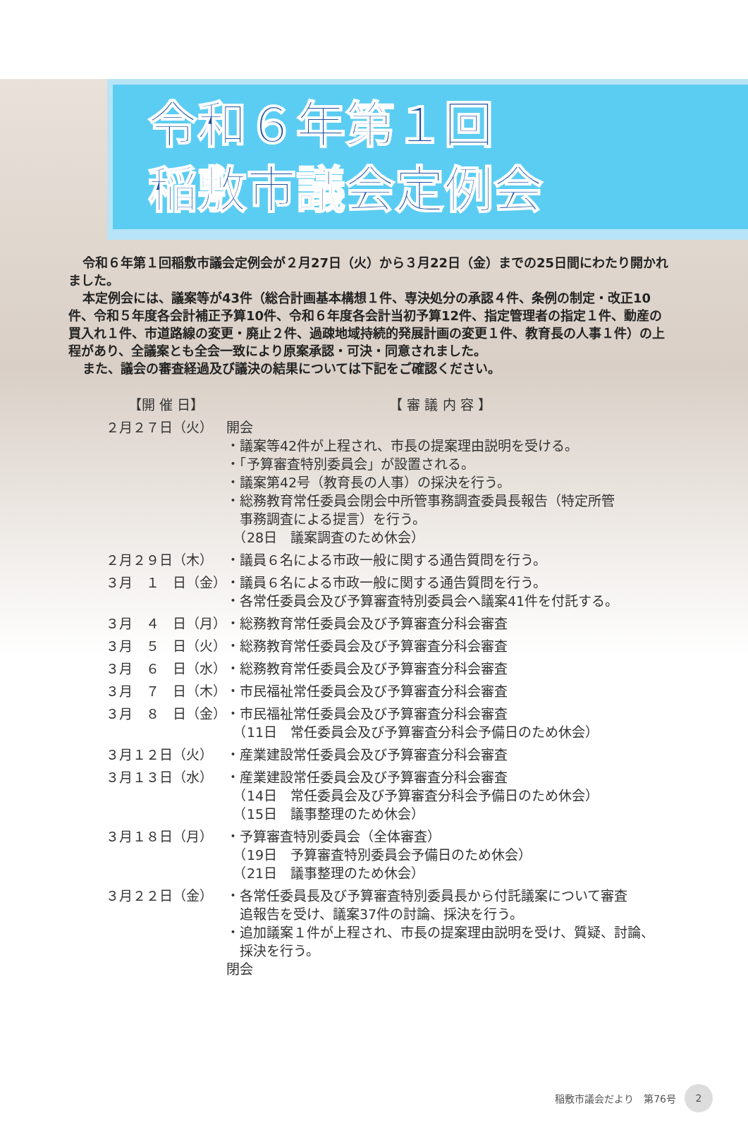令和６年第１回
稲敷市議会定例会
令和６年第１回稲敷市議会定例会が２月27日（火）から３月22日（金）までの25日間にわたり開かれました。
本定例会には、議案等が43件（総合計画基本構想１件、専決処分の承認４件、条例の制定・改正10件、令和５年度各会計補正予算10件、令和６年度各会計当初予算12件、指定管理者の指定１件、動産の買入れ１件、市道路線の変更・廃止２件、過疎地域持続的発展計画の変更１件、教育長の人事１件）の上程があり、全議案とも全会一致により原案承認・可決・同意されました。
また、議会の審査経過及び議決の結果については下記をご確認ください。
| 【開 催 日】 | 【 審 議 内 容 】 |
| --- | --- |
| ２月２７日（火） | 開会 ・議案等42件が上程され、市長の提案理由説明を受ける。 ・「予算審査特別委員会」が設置される。 ・議案第42号（教育長の人事）の採決を行う。 ・総務教育常任委員会閉会中所管事務調査委員長報告（特定所管 事務調査による提言）を行う。 （28日 議案調査のため休会） |
| ２月２９日（木） | ・議員６名による市政一般に関する通告質問を行う。 |
| ３月 １ 日（金） | ・議員６名による市政一般に関する通告質問を行う。 ・各常任委員会及び予算審査特別委員会へ議案41件を付託する。 |
| ３月 ４ 日（月） | ・総務教育常任委員会及び予算審査分科会審査 |
| ３月 ５ 日（火） | ・総務教育常任委員会及び予算審査分科会審査 |
| ３月 ６ 日（水） | ・総務教育常任委員会及び予算審査分科会審査 |
| ３月 ７ 日（木） | ・市民福祉常任委員会及び予算審査分科会審査 |
| ３月 ８ 日（金） | ・市民福祉常任委員会及び予算審査分科会審査 （11日 常任委員会及び予算審査分科会予備日のため休会） |
| ３月１２日（火） | ・産業建設常任委員会及び予算審査分科会審査 |
| ３月１３日（水） | ・産業建設常任委員会及び予算審査分科会審査 （14日 常任委員会及び予算審査分科会予備日のため休会） （15日 議事整理のため休会） |
| ３月１８日（月） | ・予算審査特別委員会（全体審査） （19日 予算審査特別委員会予備日のため休会） （21日 議事整理のため休会） |
| ３月２２日（金） | ・各常任委員長及び予算審査特別委員長から付託議案について審査 追報告を受け、議案37件の討論、採決を行う。 ・追加議案１件が上程され、市長の提案理由説明を受け、質疑、討論、 採決を行う。 閉会 |
稲敷市議会だより　第76号 2